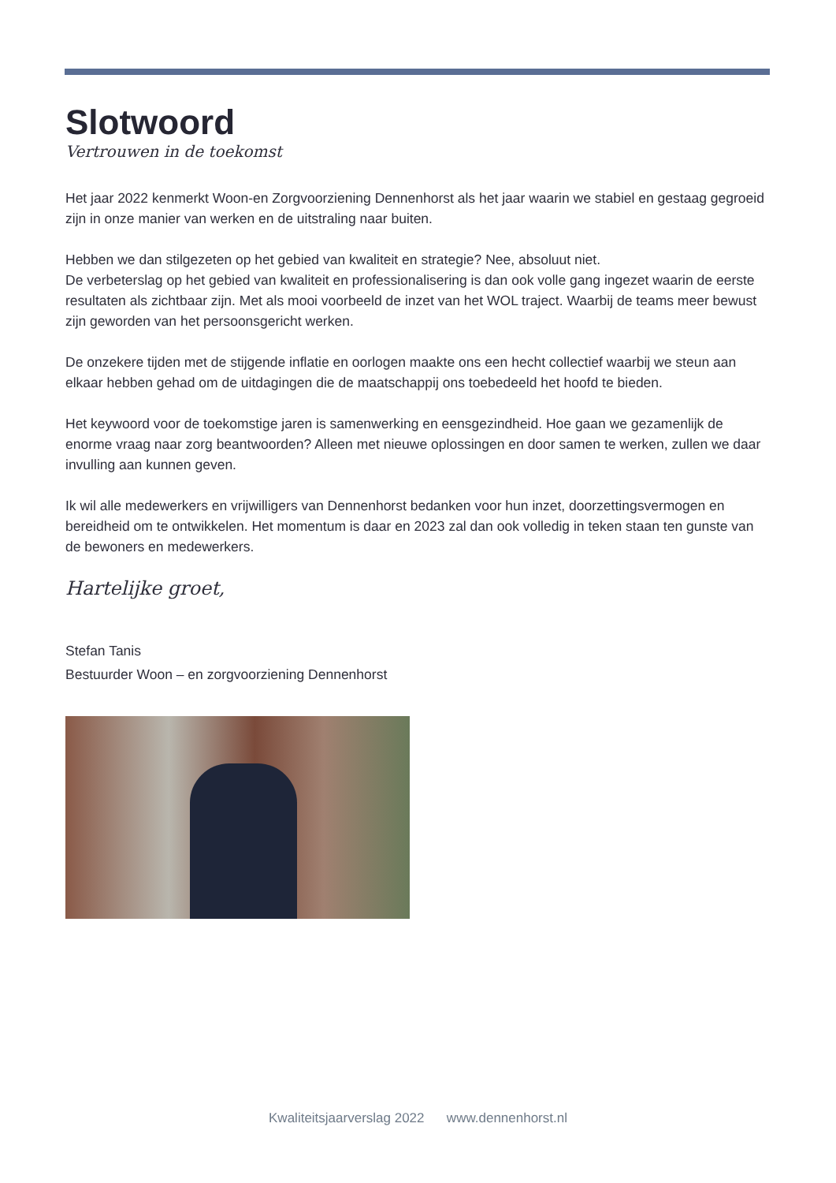Slotwoord
Vertrouwen in de toekomst
Het jaar 2022 kenmerkt Woon-en Zorgvoorziening Dennenhorst als het jaar waarin we stabiel en gestaag gegroeid zijn in onze manier van werken en de uitstraling naar buiten.
Hebben we dan stilgezeten op het gebied van kwaliteit en strategie? Nee, absoluut niet.
De verbeterslag op het gebied van kwaliteit en professionalisering is dan ook volle gang ingezet waarin de eerste resultaten als zichtbaar zijn. Met als mooi voorbeeld de inzet van het WOL traject. Waarbij de teams meer bewust zijn geworden van het persoonsgericht werken.
De onzekere tijden met de stijgende inflatie en oorlogen maakte ons een hecht collectief waarbij we steun aan elkaar hebben gehad om de uitdagingen die de maatschappij ons toebedeeld het hoofd te bieden.
Het keywoord voor de toekomstige jaren is samenwerking en eensgezindheid. Hoe gaan we gezamenlijk de enorme vraag naar zorg beantwoorden? Alleen met nieuwe oplossingen en door samen te werken, zullen we daar invulling aan kunnen geven.
Ik wil alle medewerkers en vrijwilligers van Dennenhorst bedanken voor hun inzet, doorzettingsvermogen en bereidheid om te ontwikkelen. Het momentum is daar en 2023 zal dan ook volledig in teken staan ten gunste van de bewoners en medewerkers.
Hartelijke groet,
Stefan Tanis
Bestuurder Woon – en zorgvoorziening Dennenhorst
Kwaliteitsjaarverslag 2022 www.dennenhorst.nl